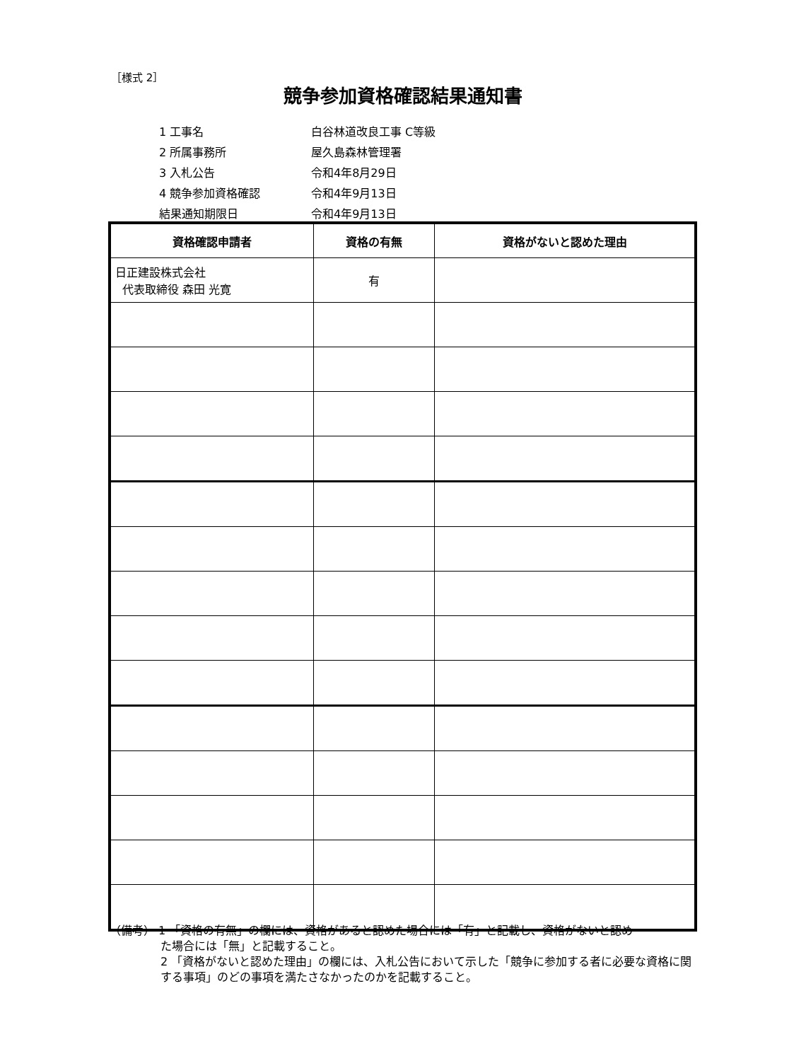［様式 2］
競争参加資格確認結果通知書
1 工事名 白谷林道改良工事 C等級
2 所属事務所 屋久島森林管理署
3 入札公告 令和4年8月29日
4 競争参加資格確認 令和4年9月13日
結果通知期限日 令和4年9月13日
| 資格確認申請者 | 資格の有無 | 資格がないと認めた理由 |
| --- | --- | --- |
| 日正建設株式会社 代表取締役 森田 光寛 | 有 | |
（備考） 1 「資格の有無」の欄には、資格があると認めた場合には「有」と記載し、資格がないと認め
た場合には「無」と記載すること。
2 「資格がないと認めた理由」の欄には、入札公告において示した「競争に参加する者に必要な資格に関する事項」のどの事項を満たさなかったのかを記載すること。